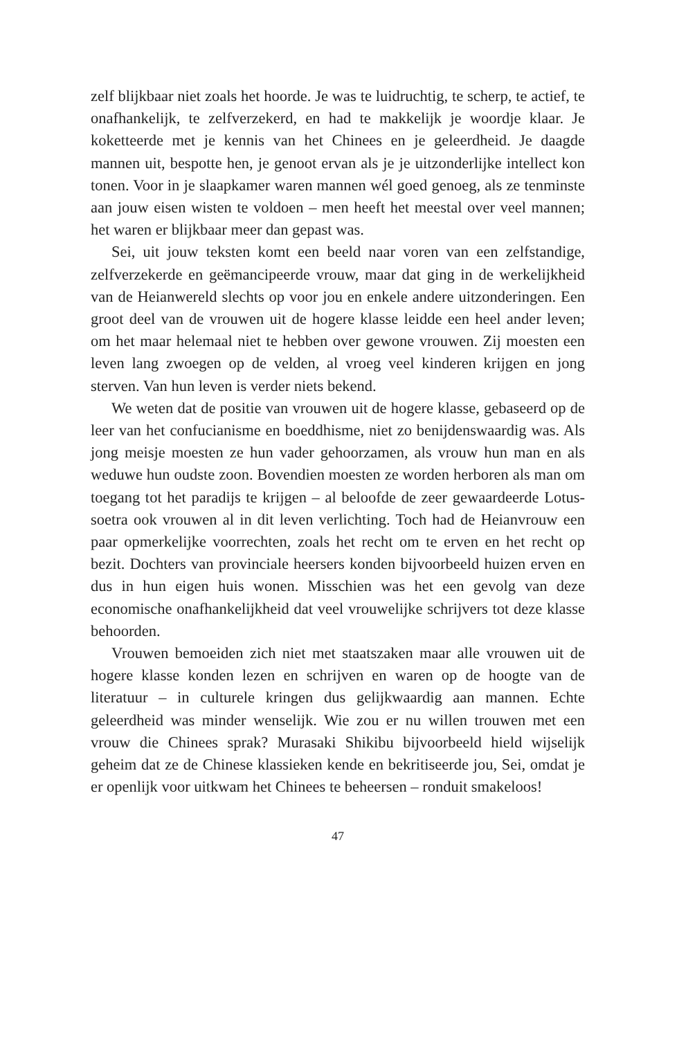zelf blijkbaar niet zoals het hoorde. Je was te luidruchtig, te scherp, te actief, te onafhankelijk, te zelfverzekerd, en had te makkelijk je woordje klaar. Je koketteerde met je kennis van het Chinees en je geleerdheid. Je daagde mannen uit, bespotte hen, je genoot ervan als je je uitzonderlijke intellect kon tonen. Voor in je slaapkamer waren mannen wél goed genoeg, als ze tenminste aan jouw eisen wisten te voldoen – men heeft het meestal over veel mannen; het waren er blijkbaar meer dan gepast was.
Sei, uit jouw teksten komt een beeld naar voren van een zelfstandige, zelfverzekerde en geëmancipeerde vrouw, maar dat ging in de werkelijkheid van de Heianwereld slechts op voor jou en enkele andere uitzonderingen. Een groot deel van de vrouwen uit de hogere klasse leidde een heel ander leven; om het maar helemaal niet te hebben over gewone vrouwen. Zij moesten een leven lang zwoegen op de velden, al vroeg veel kinderen krijgen en jong sterven. Van hun leven is verder niets bekend.
We weten dat de positie van vrouwen uit de hogere klasse, gebaseerd op de leer van het confucianisme en boeddhisme, niet zo benijdenswaardig was. Als jong meisje moesten ze hun vader gehoorzamen, als vrouw hun man en als weduwe hun oudste zoon. Bovendien moesten ze worden herboren als man om toegang tot het paradijs te krijgen – al beloofde de zeer gewaardeerde Lotus-soetra ook vrouwen al in dit leven verlichting. Toch had de Heianvrouw een paar opmerkelijke voorrechten, zoals het recht om te erven en het recht op bezit. Dochters van provinciale heersers konden bijvoorbeeld huizen erven en dus in hun eigen huis wonen. Misschien was het een gevolg van deze economische onafhankelijkheid dat veel vrouwelijke schrijvers tot deze klasse behoorden.
Vrouwen bemoeiden zich niet met staatszaken maar alle vrouwen uit de hogere klasse konden lezen en schrijven en waren op de hoogte van de literatuur – in culturele kringen dus gelijkwaardig aan mannen. Echte geleerdheid was minder wenselijk. Wie zou er nu willen trouwen met een vrouw die Chinees sprak? Murasaki Shikibu bijvoorbeeld hield wijselijk geheim dat ze de Chinese klassieken kende en bekritiseerde jou, Sei, omdat je er openlijk voor uitkwam het Chinees te beheersen – ronduit smakeloos!
47